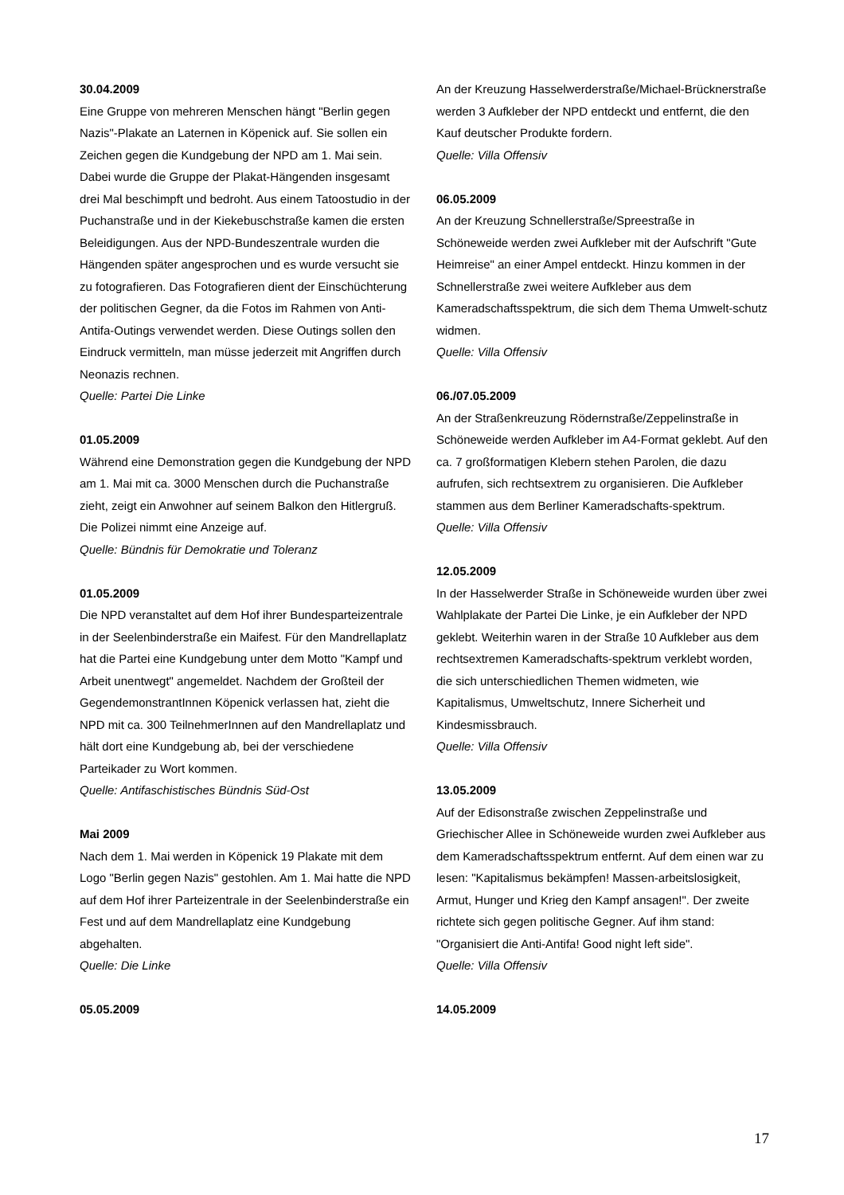30.04.2009
Eine Gruppe von mehreren Menschen hängt "Berlin gegen Nazis"-Plakate an Laternen in Köpenick auf. Sie sollen ein Zeichen gegen die Kundgebung der NPD am 1. Mai sein. Dabei wurde die Gruppe der Plakat-Hängenden insgesamt drei Mal beschimpft und bedroht. Aus einem Tatoostudio in der Puchanstraße und in der Kiekebuschstraße kamen die ersten Beleidigungen. Aus der NPD-Bundeszentrale wurden die Hängenden später angesprochen und es wurde versucht sie zu fotografieren. Das Fotografieren dient der Einschüchterung der politischen Gegner, da die Fotos im Rahmen von Anti-Antifa-Outings verwendet werden. Diese Outings sollen den Eindruck vermitteln, man müsse jederzeit mit Angriffen durch Neonazis rechnen.
Quelle: Partei Die Linke
01.05.2009
Während eine Demonstration gegen die Kundgebung der NPD am 1. Mai mit ca. 3000 Menschen durch die Puchanstraße zieht, zeigt ein Anwohner auf seinem Balkon den Hitlergruß. Die Polizei nimmt eine Anzeige auf.
Quelle: Bündnis für Demokratie und Toleranz
01.05.2009
Die NPD veranstaltet auf dem Hof ihrer Bundesparteizentrale in der Seelenbinderstraße ein Maifest. Für den Mandrellaplatz hat die Partei eine Kundgebung unter dem Motto "Kampf und Arbeit unentwegt" angemeldet. Nachdem der Großteil der GegendemonstrantInnen Köpenick verlassen hat, zieht die NPD mit ca. 300 TeilnehmerInnen auf den Mandrellaplatz und hält dort eine Kundgebung ab, bei der verschiedene Parteikader zu Wort kommen.
Quelle: Antifaschistisches Bündnis Süd-Ost
Mai 2009
Nach dem 1. Mai werden in Köpenick 19 Plakate mit dem Logo "Berlin gegen Nazis" gestohlen. Am 1. Mai hatte die NPD auf dem Hof ihrer Parteizentrale in der Seelenbinderstraße ein Fest und auf dem Mandrellaplatz eine Kundgebung abgehalten.
Quelle: Die Linke
05.05.2009
An der Kreuzung Hasselwerderstraße/Michael-Brücknerstraße werden 3 Aufkleber der NPD entdeckt und entfernt, die den Kauf deutscher Produkte fordern.
Quelle: Villa Offensiv
06.05.2009
An der Kreuzung Schnellerstraße/Spreestraße in Schöneweide werden zwei Aufkleber mit der Aufschrift "Gute Heimreise" an einer Ampel entdeckt. Hinzu kommen in der Schnellerstraße zwei weitere Aufkleber aus dem Kameradschaftsspektrum, die sich dem Thema Umwelt-schutz widmen.
Quelle: Villa Offensiv
06./07.05.2009
An der Straßenkreuzung Rödernstraße/Zeppelinstraße in Schöneweide werden Aufkleber im A4-Format geklebt. Auf den ca. 7 großformatigen Klebern stehen Parolen, die dazu aufrufen, sich rechtsextrem zu organisieren. Die Aufkleber stammen aus dem Berliner Kameradschafts-spektrum.
Quelle: Villa Offensiv
12.05.2009
In der Hasselwerder Straße in Schöneweide wurden über zwei Wahlplakate der Partei Die Linke, je ein Aufkleber der NPD geklebt. Weiterhin waren in der Straße 10 Aufkleber aus dem rechtsextremen Kameradschafts-spektrum verklebt worden, die sich unterschiedlichen Themen widmeten, wie Kapitalismus, Umweltschutz, Innere Sicherheit und Kindesmissbrauch.
Quelle: Villa Offensiv
13.05.2009
Auf der Edisonstraße zwischen Zeppelinstraße und Griechischer Allee in Schöneweide wurden zwei Aufkleber aus dem Kameradschaftsspektrum entfernt. Auf dem einen war zu lesen: "Kapitalismus bekämpfen! Massen-arbeitslosigkeit, Armut, Hunger und Krieg den Kampf ansagen!". Der zweite richtete sich gegen politische Gegner. Auf ihm stand: "Organisiert die Anti-Antifa! Good night left side".
Quelle: Villa Offensiv
14.05.2009
17